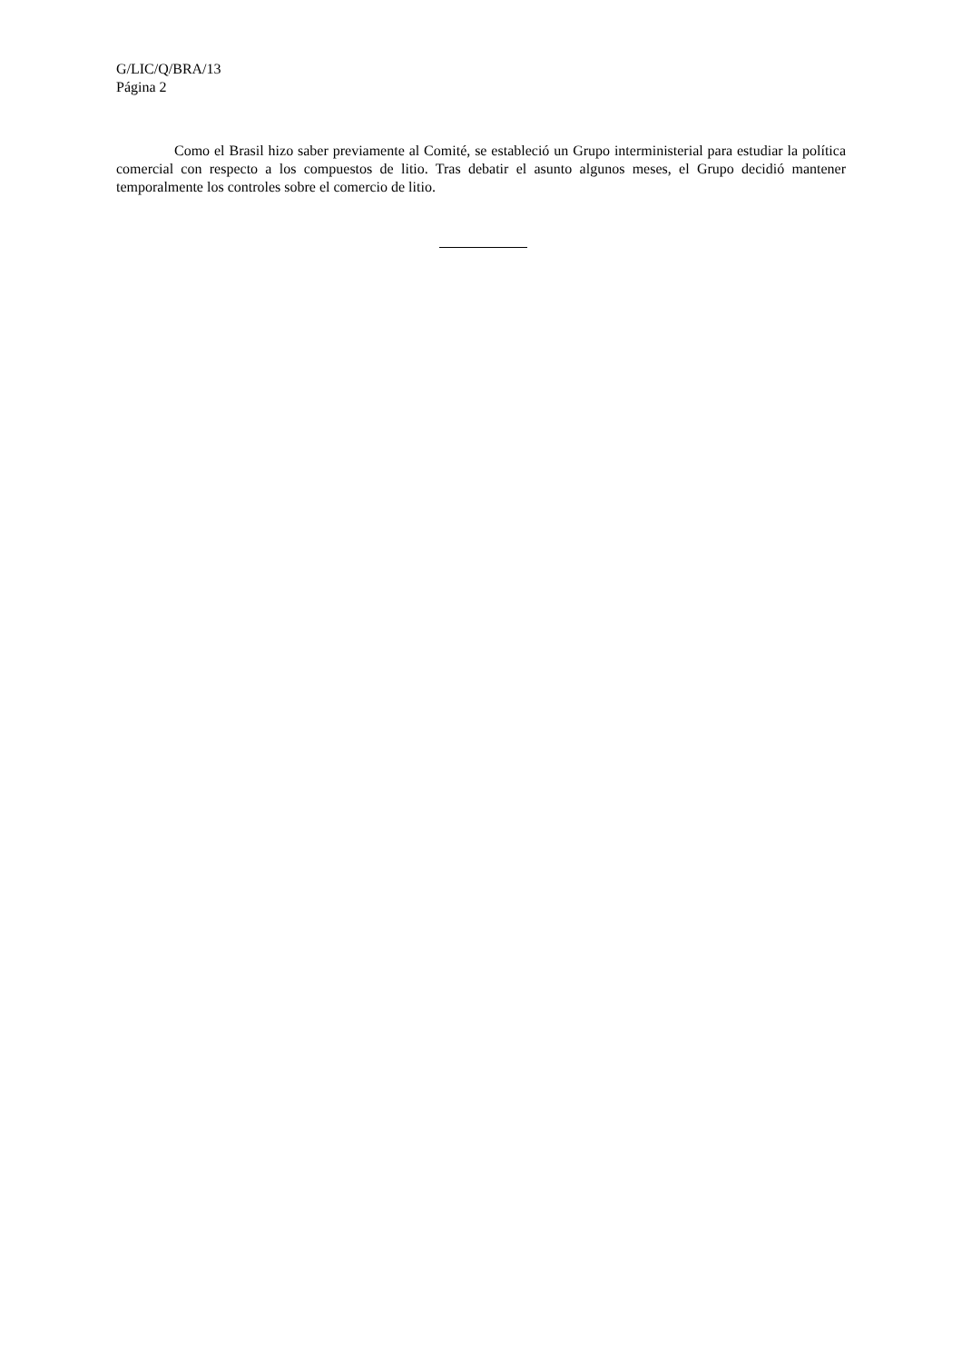G/LIC/Q/BRA/13
Página 2
Como el Brasil hizo saber previamente al Comité, se estableció un Grupo interministerial para estudiar la política comercial con respecto a los compuestos de litio. Tras debatir el asunto algunos meses, el Grupo decidió mantener temporalmente los controles sobre el comercio de litio.